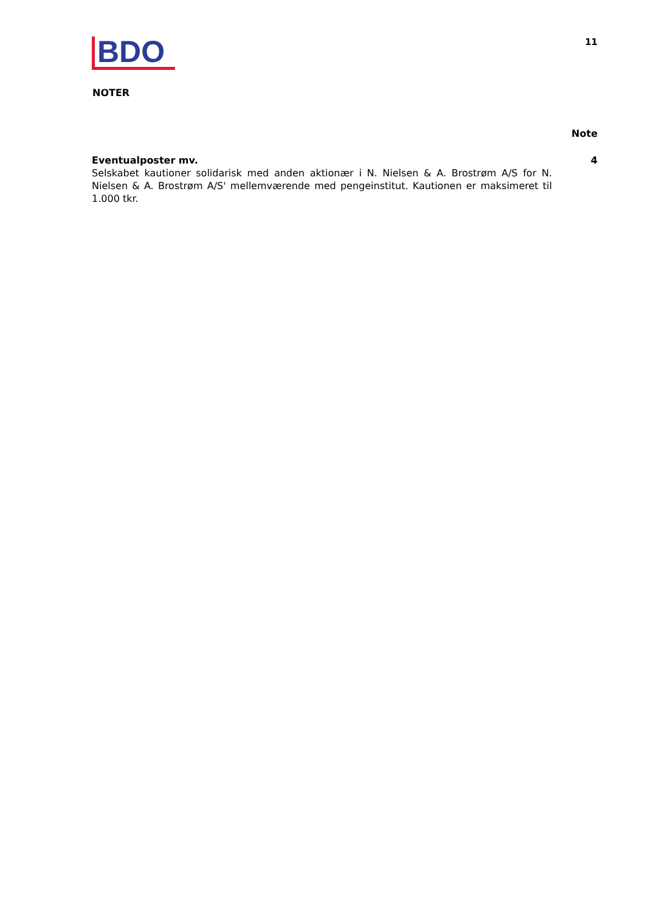BDO
11
NOTER
Note
Eventualposter mv.
Selskabet kautioner solidarisk med anden aktionær i N. Nielsen & A. Brostrøm A/S for N. Nielsen & A. Brostrøm A/S' mellemværende med pengeinstitut. Kautionen er maksimeret til 1.000 tkr.
4